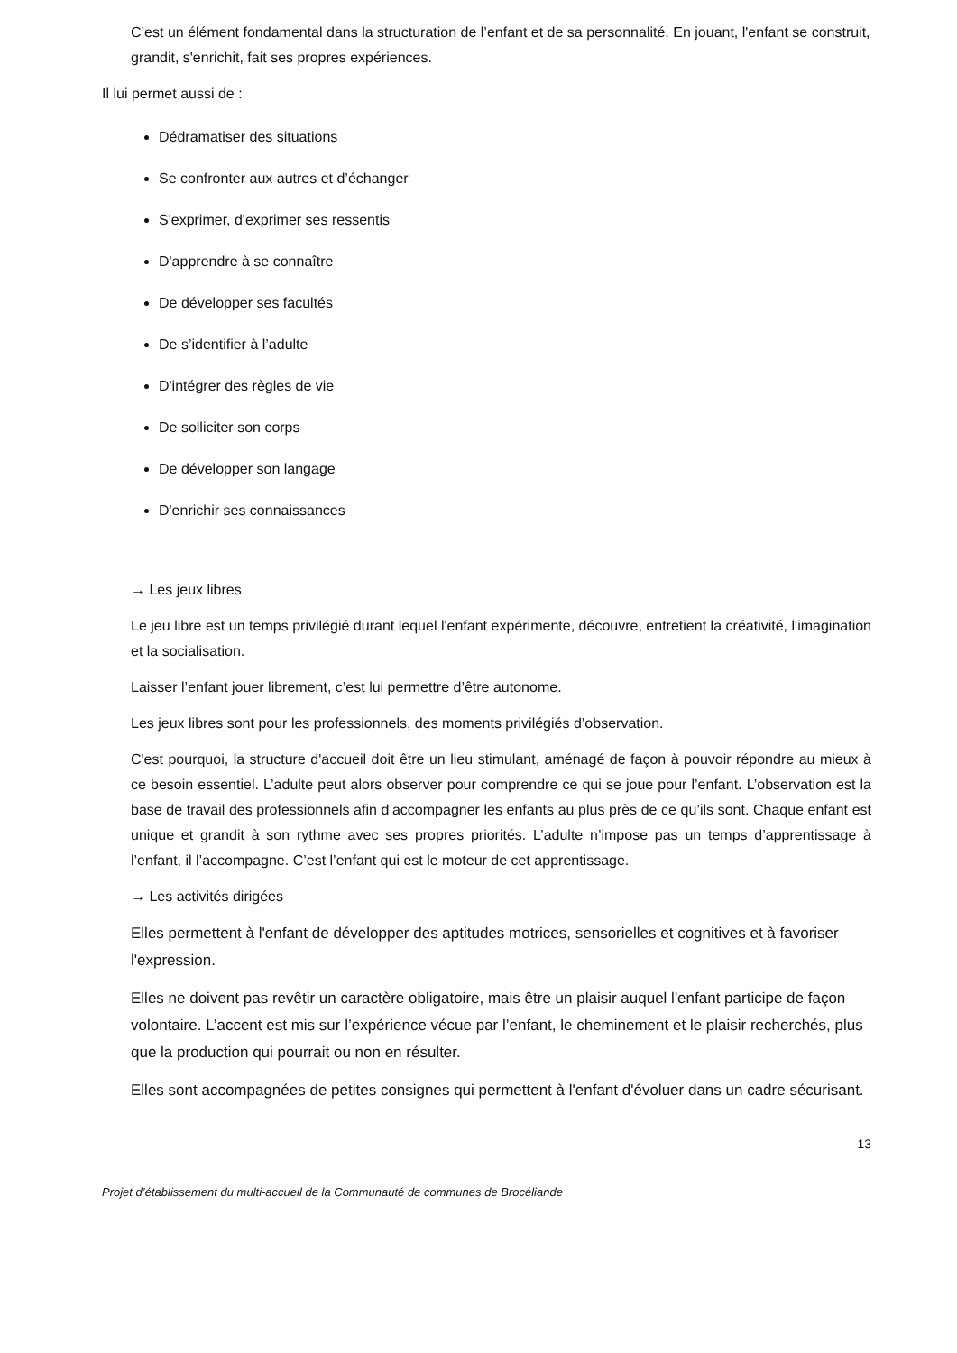C’est un élément fondamental dans la structuration de l’enfant et de sa personnalité. En jouant, l'enfant se construit, grandit, s'enrichit, fait ses propres expériences.
Il lui permet aussi de :
Dédramatiser des situations
Se confronter aux autres et d’échanger
S'exprimer, d'exprimer ses ressentis
D'apprendre à se connaître
De développer ses facultés
De s’identifier à l’adulte
D'intégrer des règles de vie
De solliciter son corps
De développer son langage
D'enrichir ses connaissances
→ Les jeux libres
Le jeu libre est un temps privilégié durant lequel l'enfant expérimente, découvre, entretient la créativité, l'imagination et la socialisation.
Laisser l’enfant jouer librement, c’est lui permettre d’être autonome.
Les jeux libres sont pour les professionnels, des moments privilégiés d’observation.
C'est pourquoi, la structure d'accueil doit être un lieu stimulant, aménagé de façon à pouvoir répondre au mieux à ce besoin essentiel. L’adulte peut alors observer pour comprendre ce qui se joue pour l’enfant. L’observation est la base de travail des professionnels afin d’accompagner les enfants au plus près de ce qu’ils sont. Chaque enfant est unique et grandit à son rythme avec ses propres priorités. L’adulte n’impose pas un temps d’apprentissage à l’enfant, il l’accompagne. C’est l’enfant qui est le moteur de cet apprentissage.
→ Les activités dirigées
Elles permettent à l'enfant de développer des aptitudes motrices, sensorielles et cognitives et à favoriser l'expression.
Elles ne doivent pas revêtir un caractère obligatoire, mais être un plaisir auquel l'enfant participe de façon volontaire. L’accent est mis sur l’expérience vécue par l’enfant, le cheminement et le plaisir recherchés, plus que la production qui pourrait ou non en résulter.
Elles sont accompagnées de petites consignes qui permettent à l'enfant d'évoluer dans un cadre sécurisant.
13
Projet d’établissement du multi-accueil de la Communauté de communes de Brocéliande